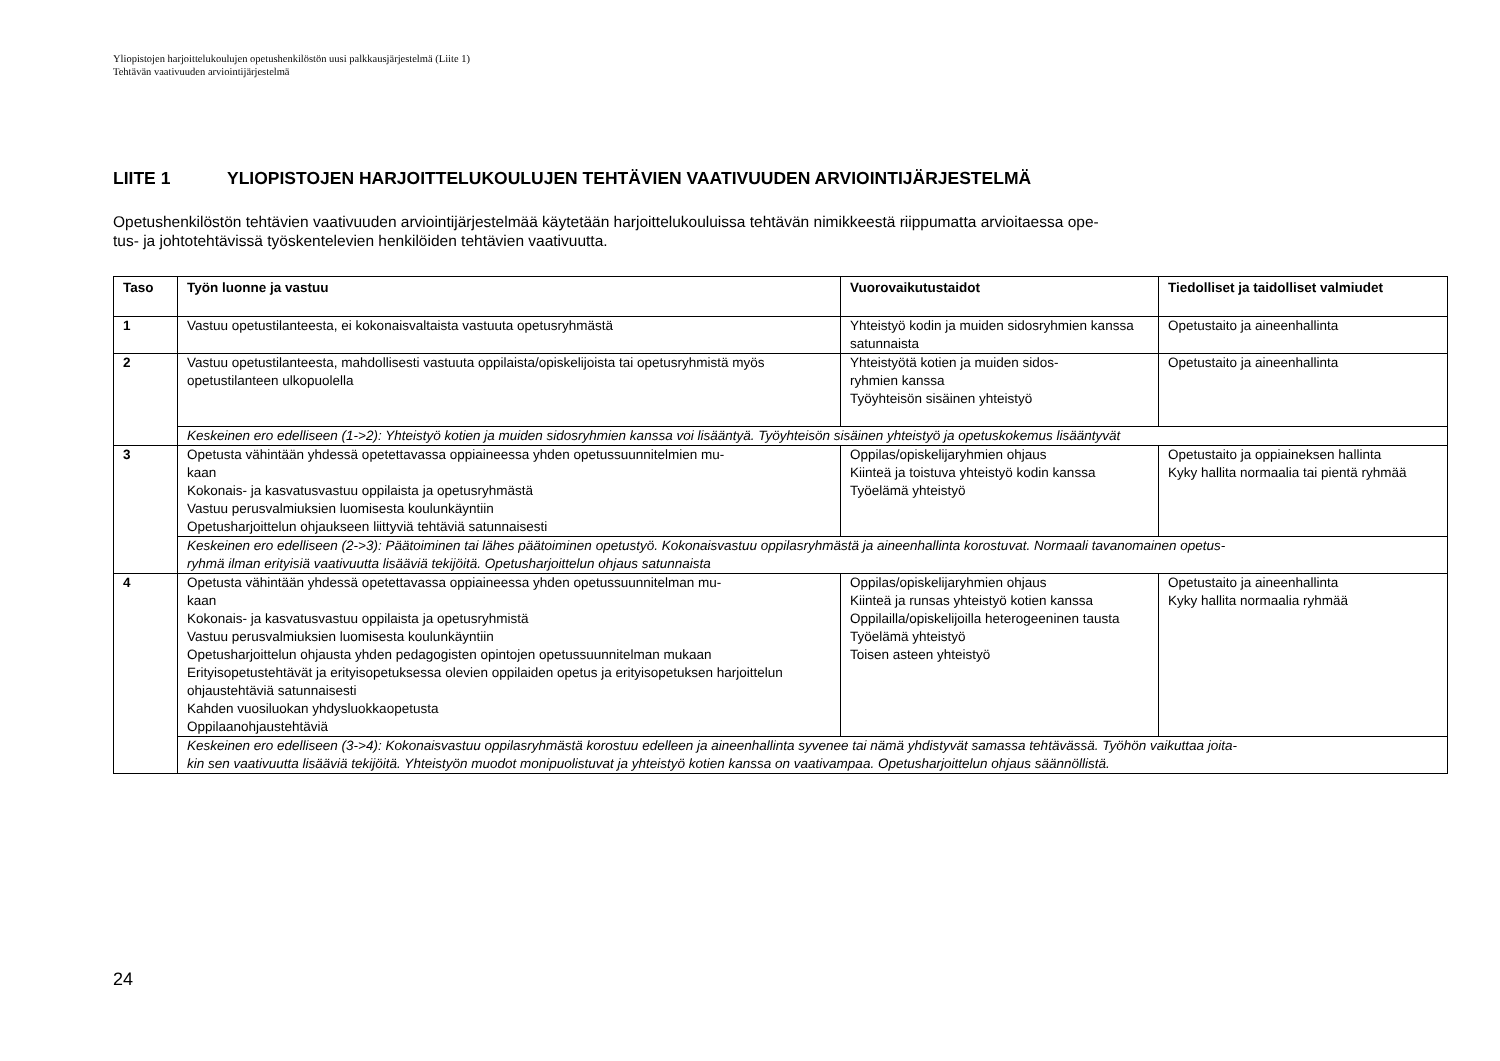Yliopistojen harjoittelukoulujen opetushenkilöstön uusi palkkausjärjestelmä (Liite 1)
Tehtävän vaativuuden arviointijärjestelmä
LIITE 1 YLIOPISTOJEN HARJOITTELUKOULUJEN TEHTÄVIEN VAATIVUUDEN ARVIOINTIJÄRJESTELMÄ
Opetushenkilöstön tehtävien vaativuuden arviointijärjestelmää käytetään harjoittelukouluissa tehtävän nimikkeestä riippumatta arvioitaessa ope-
tus- ja johtotehtävissä työskentelevien henkilöiden tehtävien vaativuutta.
| Taso | Työn luonne ja vastuu | Vuorovaikutustaidot | Tiedolliset ja taidolliset valmiudet |
| --- | --- | --- | --- |
| 1 | Vastuu opetustilanteesta, ei kokonaisvaltaista vastuuta opetusryhmästä | Yhteistyö kodin ja muiden sidosryhmien kanssa satunnaista | Opetustaito ja aineenhallinta |
| 2 | Vastuu opetustilanteesta, mahdollisesti vastuuta oppilaista/opiskelijoista tai opetusryhmistä myös opetustilanteen ulkopuolella | Yhteistyötä kotien ja muiden sidos- ryhmien kanssa Työyhteisön sisäinen yhteistyö | Opetustaito ja aineenhallinta |
| | Keskeinen ero edelliseen (1->2): Yhteistyö kotien ja muiden sidosryhmien kanssa voi lisääntyä. Työyhteisön sisäinen yhteistyö ja opetuskokemus lisääntyvät | | |
| 3 | Opetusta vähintään yhdessä opetettavassa oppiaineessa yhden opetussuunnitelmien mu- kaan Kokonais- ja kasvatusvastuu oppilaista ja opetusryhmästä Vastuu perusvalmiuksien luomisesta koulunkäyntiin Opetusharjoittelun ohjaukseen liittyviä tehtäviä satunnaisesti | Oppilas/opiskelijaryhmien ohjaus Kiinteä ja toistuva yhteistyö kodin kanssa Työelämä yhteistyö | Opetustaito ja oppiaineksen hallinta Kyky hallita normaalia tai pientä ryhmää |
| | Keskeinen ero edelliseen (2->3): Päätoiminen tai lähes päätoiminen opetustyö. Kokonaisvastuu oppilasryhmästä ja aineenhallinta korostuvat. Normaali tavanomainen opetus- ryhmä ilman erityisiä vaativuutta lisääviä tekijöitä. Opetusharjoittelun ohjaus satunnaista | | |
| 4 | Opetusta vähintään yhdessä opetettavassa oppiaineessa yhden opetussuunnitelman mu- kaan Kokonais- ja kasvatusvastuu oppilaista ja opetusryhmistä Vastuu perusvalmiuksien luomisesta koulunkäyntiin Opetusharjoittelun ohjausta yhden pedagogisten opintojen opetussuunnitelman mukaan Erityisopetustehtävät ja erityisopetuksessa olevien oppilaiden opetus ja erityisopetuksen harjoittelun ohjaustehtäviä satunnaisesti Kahden vuosiluokan yhdysluokkaopetusta Oppilaanohjaustehtäviä | Oppilas/opiskelijaryhmien ohjaus Kiinteä ja runsas yhteistyö kotien kanssa Oppilailla/opiskelijoilla heterogeeninen tausta Työelämä yhteistyö Toisen asteen yhteistyö | Opetustaito ja aineenhallinta Kyky hallita normaalia ryhmää |
| | Keskeinen ero edelliseen (3->4): Kokonaisvastuu oppilasryhmästä korostuu edelleen ja aineenhallinta syvenee tai nämä yhdistyvät samassa tehtävässä. Työhön vaikuttaa joita- kin sen vaativuutta lisääviä tekijöitä. Yhteistyön muodot monipuolistuvat ja yhteistyö kotien kanssa on vaativampaa. Opetusharjoittelun ohjaus säännöllistä. | | |
24